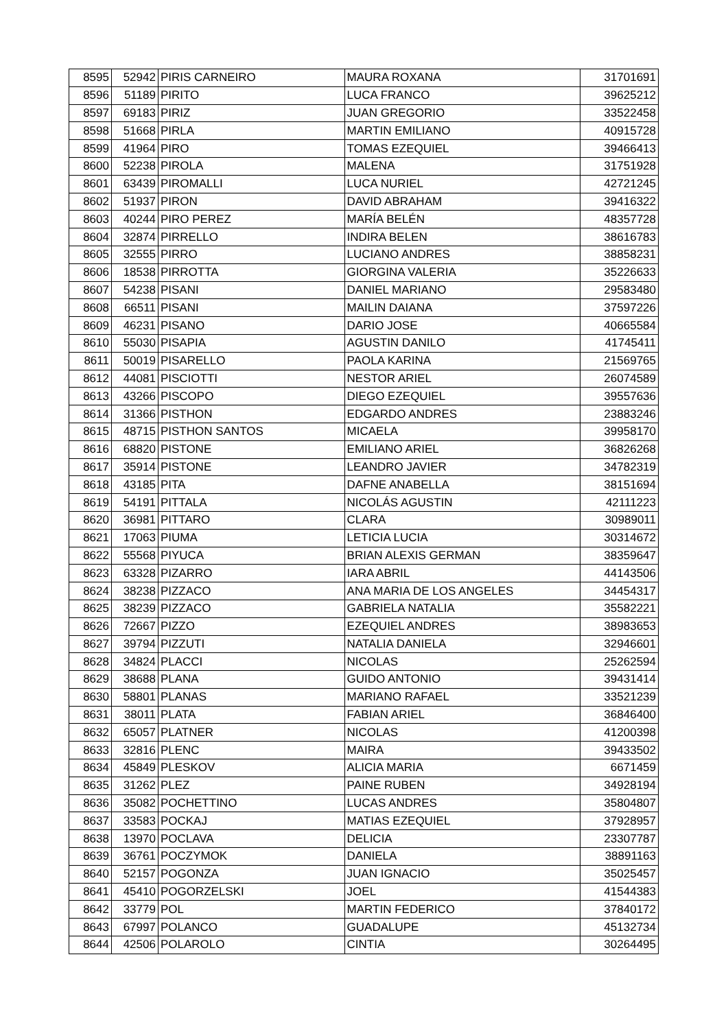| 8595 | 52942 | PIRIS CARNEIRO | MAURA ROXANA | 31701691 |
| 8596 | 51189 | PIRITO | LUCA FRANCO | 39625212 |
| 8597 | 69183 | PIRIZ | JUAN GREGORIO | 33522458 |
| 8598 | 51668 | PIRLA | MARTIN EMILIANO | 40915728 |
| 8599 | 41964 | PIRO | TOMAS EZEQUIEL | 39466413 |
| 8600 | 52238 | PIROLA | MALENA | 31751928 |
| 8601 | 63439 | PIROMALLI | LUCA NURIEL | 42721245 |
| 8602 | 51937 | PIRON | DAVID ABRAHAM | 39416322 |
| 8603 | 40244 | PIRO PEREZ | MARÍA BELÉN | 48357728 |
| 8604 | 32874 | PIRRELLO | INDIRA BELEN | 38616783 |
| 8605 | 32555 | PIRRO | LUCIANO ANDRES | 38858231 |
| 8606 | 18538 | PIRROTTA | GIORGINA VALERIA | 35226633 |
| 8607 | 54238 | PISANI | DANIEL MARIANO | 29583480 |
| 8608 | 66511 | PISANI | MAILIN DAIANA | 37597226 |
| 8609 | 46231 | PISANO | DARIO JOSE | 40665584 |
| 8610 | 55030 | PISAPIA | AGUSTIN DANILO | 41745411 |
| 8611 | 50019 | PISARELLO | PAOLA KARINA | 21569765 |
| 8612 | 44081 | PISCIOTTI | NESTOR ARIEL | 26074589 |
| 8613 | 43266 | PISCOPO | DIEGO EZEQUIEL | 39557636 |
| 8614 | 31366 | PISTHON | EDGARDO ANDRES | 23883246 |
| 8615 | 48715 | PISTHON SANTOS | MICAELA | 39958170 |
| 8616 | 68820 | PISTONE | EMILIANO ARIEL | 36826268 |
| 8617 | 35914 | PISTONE | LEANDRO JAVIER | 34782319 |
| 8618 | 43185 | PITA | DAFNE ANABELLA | 38151694 |
| 8619 | 54191 | PITTALA | NICOLÁS AGUSTIN | 42111223 |
| 8620 | 36981 | PITTARO | CLARA | 30989011 |
| 8621 | 17063 | PIUMA | LETICIA LUCIA | 30314672 |
| 8622 | 55568 | PIYUCA | BRIAN ALEXIS GERMAN | 38359647 |
| 8623 | 63328 | PIZARRO | IARA ABRIL | 44143506 |
| 8624 | 38238 | PIZZACO | ANA MARIA DE LOS ANGELES | 34454317 |
| 8625 | 38239 | PIZZACO | GABRIELA NATALIA | 35582221 |
| 8626 | 72667 | PIZZO | EZEQUIEL ANDRES | 38983653 |
| 8627 | 39794 | PIZZUTI | NATALIA DANIELA | 32946601 |
| 8628 | 34824 | PLACCI | NICOLAS | 25262594 |
| 8629 | 38688 | PLANA | GUIDO ANTONIO | 39431414 |
| 8630 | 58801 | PLANAS | MARIANO RAFAEL | 33521239 |
| 8631 | 38011 | PLATA | FABIAN ARIEL | 36846400 |
| 8632 | 65057 | PLATNER | NICOLAS | 41200398 |
| 8633 | 32816 | PLENC | MAIRA | 39433502 |
| 8634 | 45849 | PLESKOV | ALICIA MARIA | 6671459 |
| 8635 | 31262 | PLEZ | PAINE RUBEN | 34928194 |
| 8636 | 35082 | POCHETTINO | LUCAS ANDRES | 35804807 |
| 8637 | 33583 | POCKAJ | MATIAS EZEQUIEL | 37928957 |
| 8638 | 13970 | POCLAVA | DELICIA | 23307787 |
| 8639 | 36761 | POCZYMOK | DANIELA | 38891163 |
| 8640 | 52157 | POGONZA | JUAN IGNACIO | 35025457 |
| 8641 | 45410 | POGORZELSKI | JOEL | 41544383 |
| 8642 | 33779 | POL | MARTIN FEDERICO | 37840172 |
| 8643 | 67997 | POLANCO | GUADALUPE | 45132734 |
| 8644 | 42506 | POLAROLO | CINTIA | 30264495 |